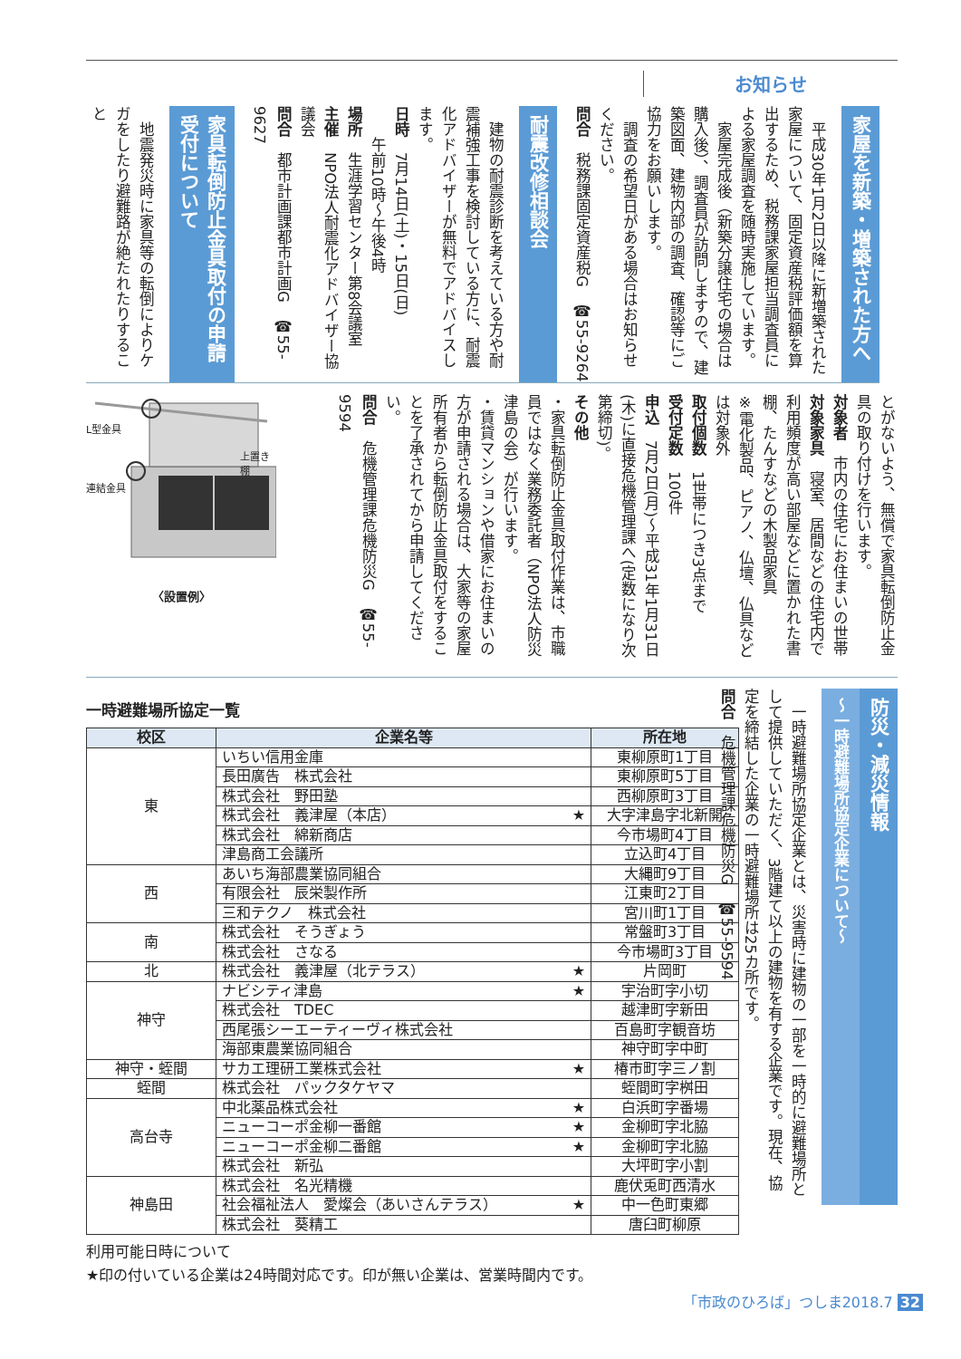お知らせ
家屋を新築・増築された方へ
平成30年1月2日以降に新増築された家屋について、固定資産税評価額を算出するため、税務課家屋担当調査員による家屋調査を随時実施しています。
家屋完成後（新築分譲住宅の場合は購入後）、調査員が訪問しますので、建築図面、建物内部の調査、確認等にご協力をお願いします。
調査の希望日がある場合はお知らせください。
問合　税務課固定資産税G　☎55-9264
耐震改修相談会
建物の耐震診断を考えている方や耐震補強工事を検討している方に、耐震化アドバイザーが無料でアドバイスします。
日時　7月14日(土)・15日(日)
　　午前10時～午後4時
場所　生涯学習センター第8会議室
主催　NPO法人耐震化アドバイザー協議会
問合　都市計画課都市計画G　☎55-9627
家具転倒防止金具取付の申請受付について
地震発災時に家具等の転倒によりケガをしたり避難路が絶たれたりすること
とがないよう、無償で家具転倒防止金具の取り付けを行います。
対象者　市内の住宅にお住まいの世帯
対象家具　寝室、居間などの住宅内で利用頻度が高い部屋などに置かれた書棚、たんすなどの木製品家具
※電化製品、ピアノ、仏壇、仏具などは対象外
取付個数　1世帯につき3点まで
受付定数　100件
申込　7月2日(月)～平成31年1月31日(木)に直接危機管理課へ(定数になり次第締切)。
その他
・家具転倒防止金具取付作業は、市職員ではなく業務委託者（NPO法人防災津島の会）が行います。
・賃貸マンションや借家にお住まいの方が申請される場合は、大家等の家屋所有者から転倒防止金具取付をすることを了承されてから申請してください。
問合　危機管理課危機防災G　☎55-9594
L型金具
連結金具
上置き棚
〈設置例〉
防災・減災情報
～一時避難場所協定企業について～
一時避難場所協定企業とは、災害時に建物の一部を一時的に避難場所として提供していただく、3階建て以上の建物を有する企業です。現在、協定を締結した企業の一時避難場所は25カ所です。
問合　危機管理課危機防災G　☎55-9594
一時避難場所協定一覧
| 校区 | 企業名等 | 所在地 |
| --- | --- | --- |
| 東 | いちい信用金庫 | 東柳原町1丁目 |
| | 長田廣告 株式会社 | 東柳原町5丁目 |
| | 株式会社 野田塾 | 西柳原町3丁目 |
| | 株式会社 義津屋（本店） ★ | 大字津島字北新開 |
| | 株式会社 綿新商店 | 今市場町4丁目 |
| | 津島商工会議所 | 立込町4丁目 |
| 西 | あいち海部農業協同組合 | 大縄町9丁目 |
| | 有限会社 辰栄製作所 | 江東町2丁目 |
| | 三和テクノ 株式会社 | 宮川町1丁目 |
| 南 | 株式会社 そうぎょう | 常盤町3丁目 |
| | 株式会社 さなる | 今市場町3丁目 |
| 北 | 株式会社 義津屋（北テラス） ★ | 片岡町 |
| 神守 | ナビシティ津島 ★ | 宇治町字小切 |
| | 株式会社 TDEC | 越津町字新田 |
| | 西尾張シーエーティーヴィ株式会社 | 百島町字観音坊 |
| | 海部東農業協同組合 | 神守町字中町 |
| 神守・蛭間 | サカエ理研工業株式会社 ★ | 椿市町字三ノ割 |
| 蛭間 | 株式会社 パックタケヤマ | 蛭間町字桝田 |
| 高台寺 | 中北薬品株式会社 ★ | 白浜町字番場 |
| | ニューコーポ金柳一番館 ★ | 金柳町字北脇 |
| | ニューコーポ金柳二番館 ★ | 金柳町字北脇 |
| | 株式会社 新弘 | 大坪町字小割 |
| 神島田 | 株式会社 名光精機 | 鹿伏兎町西清水 |
| | 社会福祉法人 愛燦会（あいさんテラス） ★ | 中一色町東郷 |
| | 株式会社 葵精工 | 唐臼町柳原 |
利用可能日時について
★印の付いている企業は24時間対応です。印が無い企業は、営業時間内です。
「市政のひろば」つしま2018.7 32